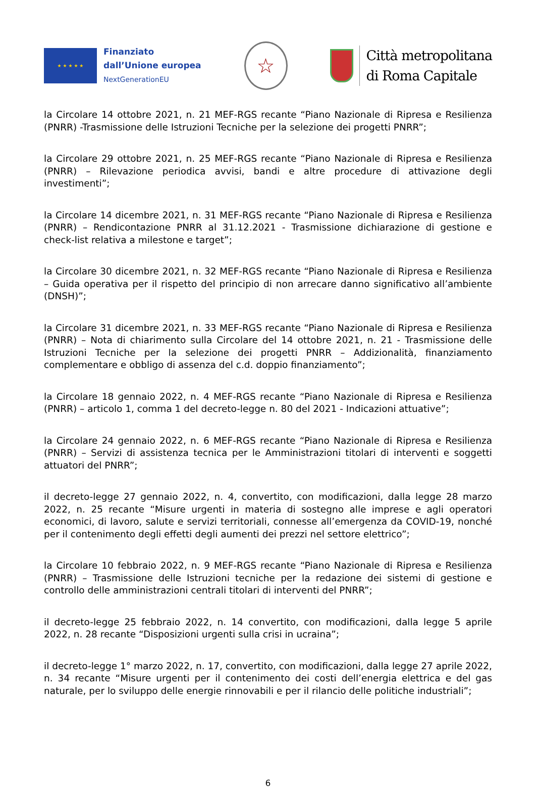★ ★ ★ ★ ★
Finanziato
dall’Unione europea
NextGenerationEU
☆
Città metropolitana
di Roma Capitale
la Circolare 14 ottobre 2021, n. 21 MEF-RGS recante “Piano Nazionale di Ripresa e Resilienza (PNRR) -Trasmissione delle Istruzioni Tecniche per la selezione dei progetti PNRR”;
la Circolare 29 ottobre 2021, n. 25 MEF-RGS recante “Piano Nazionale di Ripresa e Resilienza (PNRR) – Rilevazione periodica avvisi, bandi e altre procedure di attivazione degli investimenti”;
la Circolare 14 dicembre 2021, n. 31 MEF-RGS recante “Piano Nazionale di Ripresa e Resilienza (PNRR) – Rendicontazione PNRR al 31.12.2021 - Trasmissione dichiarazione di gestione e check-list relativa a milestone e target”;
la Circolare 30 dicembre 2021, n. 32 MEF-RGS recante “Piano Nazionale di Ripresa e Resilienza – Guida operativa per il rispetto del principio di non arrecare danno significativo all’ambiente (DNSH)”;
la Circolare 31 dicembre 2021, n. 33 MEF-RGS recante “Piano Nazionale di Ripresa e Resilienza (PNRR) – Nota di chiarimento sulla Circolare del 14 ottobre 2021, n. 21 - Trasmissione delle Istruzioni Tecniche per la selezione dei progetti PNRR – Addizionalità, finanziamento complementare e obbligo di assenza del c.d. doppio finanziamento”;
la Circolare 18 gennaio 2022, n. 4 MEF-RGS recante “Piano Nazionale di Ripresa e Resilienza (PNRR) – articolo 1, comma 1 del decreto-legge n. 80 del 2021 - Indicazioni attuative”;
la Circolare 24 gennaio 2022, n. 6 MEF-RGS recante “Piano Nazionale di Ripresa e Resilienza (PNRR) – Servizi di assistenza tecnica per le Amministrazioni titolari di interventi e soggetti attuatori del PNRR”;
il decreto-legge 27 gennaio 2022, n. 4, convertito, con modificazioni, dalla legge 28 marzo 2022, n. 25 recante “Misure urgenti in materia di sostegno alle imprese e agli operatori economici, di lavoro, salute e servizi territoriali, connesse all’emergenza da COVID-19, nonché per il contenimento degli effetti degli aumenti dei prezzi nel settore elettrico”;
la Circolare 10 febbraio 2022, n. 9 MEF-RGS recante “Piano Nazionale di Ripresa e Resilienza (PNRR) – Trasmissione delle Istruzioni tecniche per la redazione dei sistemi di gestione e controllo delle amministrazioni centrali titolari di interventi del PNRR”;
il decreto-legge 25 febbraio 2022, n. 14 convertito, con modificazioni, dalla legge 5 aprile 2022, n. 28 recante “Disposizioni urgenti sulla crisi in ucraina”;
il decreto-legge 1° marzo 2022, n. 17, convertito, con modificazioni, dalla legge 27 aprile 2022, n. 34 recante “Misure urgenti per il contenimento dei costi dell’energia elettrica e del gas naturale, per lo sviluppo delle energie rinnovabili e per il rilancio delle politiche industriali”;
6